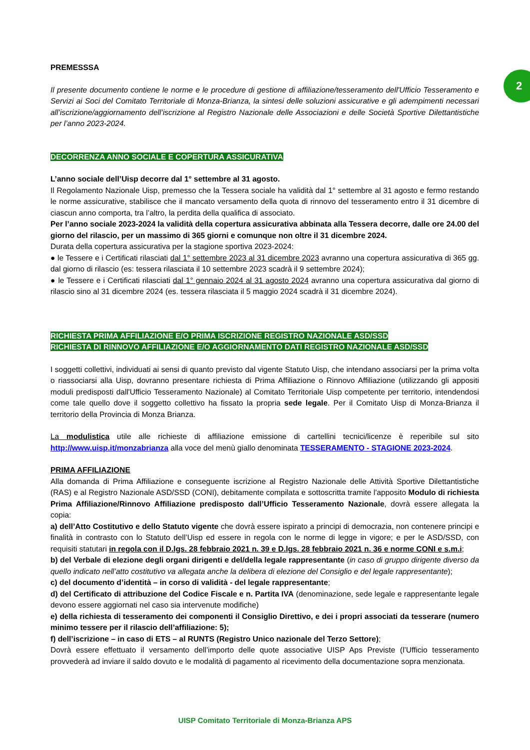2
PREMESSSA
Il presente documento contiene le norme e le procedure di gestione di affiliazione/tesseramento dell'Ufficio Tesseramento e Servizi ai Soci del Comitato Territoriale di Monza-Brianza, la sintesi delle soluzioni assicurative e gli adempimenti necessari all’iscrizione/aggiornamento dell’iscrizione al Registro Nazionale delle Associazioni e delle Società Sportive Dilettantistiche per l’anno 2023-2024.
DECORRENZA ANNO SOCIALE E COPERTURA ASSICURATIVA
L’anno sociale dell’Uisp decorre dal 1° settembre al 31 agosto.
Il Regolamento Nazionale Uisp, premesso che la Tessera sociale ha validità dal 1° settembre al 31 agosto e fermo restando le norme assicurative, stabilisce che il mancato versamento della quota di rinnovo del tesseramento entro il 31 dicembre di ciascun anno comporta, tra l’altro, la perdita della qualifica di associato.
Per l’anno sociale 2023-2024 la validità della copertura assicurativa abbinata alla Tessera decorre, dalle ore 24.00 del giorno del rilascio, per un massimo di 365 giorni e comunque non oltre il 31 dicembre 2024.
Durata della copertura assicurativa per la stagione sportiva 2023-2024:
● le Tessere e i Certificati rilasciati dal 1° settembre 2023 al 31 dicembre 2023 avranno una copertura assicurativa di 365 gg. dal giorno di rilascio (es: tessera rilasciata il 10 settembre 2023 scadrà il 9 settembre 2024);
● le Tessere e i Certificati rilasciati dal 1° gennaio 2024 al 31 agosto 2024 avranno una copertura assicurativa dal giorno di rilascio sino al 31 dicembre 2024 (es. tessera rilasciata il 5 maggio 2024 scadrà il 31 dicembre 2024).
RICHIESTA PRIMA AFFILIAZIONE E/O PRIMA ISCRIZIONE REGISTRO NAZIONALE ASD/SSD
RICHIESTA DI RINNOVO AFFILIAZIONE E/O AGGIORNAMENTO DATI REGISTRO NAZIONALE ASD/SSD
I soggetti collettivi, individuati ai sensi di quanto previsto dal vigente Statuto Uisp, che intendano associarsi per la prima volta o riassociarsi alla Uisp, dovranno presentare richiesta di Prima Affiliazione o Rinnovo Affiliazione (utilizzando gli appositi moduli predisposti dall'Ufficio Tesseramento Nazionale) al Comitato Territoriale Uisp competente per territorio, intendendosi come tale quello dove il soggetto collettivo ha fissato la propria sede legale. Per il Comitato Uisp di Monza-Brianza il territorio della Provincia di Monza Brianza.
La modulistica utile alle richieste di affiliazione emissione di cartellini tecnici/licenze è reperibile sul sito http://www.uisp.it/monzabrianza alla voce del menù giallo denominata TESSERAMENTO - STAGIONE 2023-2024.
PRIMA AFFILIAZIONE
Alla domanda di Prima Affiliazione e conseguente iscrizione al Registro Nazionale delle Attività Sportive Dilettantistiche (RAS) e al Registro Nazionale ASD/SSD (CONI), debitamente compilata e sottoscritta tramite l'apposito Modulo di richiesta Prima Affiliazione/Rinnovo Affiliazione predisposto dall’Ufficio Tesseramento Nazionale, dovrà essere allegata la copia:
a) dell’Atto Costitutivo e dello Statuto vigente che dovrà essere ispirato a principi di democrazia, non contenere principi e finalità in contrasto con lo Statuto dell’Uisp ed essere in regola con le norme di legge in vigore; e per le ASD/SSD, con requisiti statutari in regola con il D.lgs. 28 febbraio 2021 n. 39 e D.lgs. 28 febbraio 2021 n. 36 e norme CONI e s.m.i;
b) del Verbale di elezione degli organi dirigenti e del/della legale rappresentante (in caso di gruppo dirigente diverso da quello indicato nell’atto costitutivo va allegata anche la delibera di elezione del Consiglio e del legale rappresentante);
c) del documento d’identità – in corso di validità - del legale rappresentante;
d) del Certificato di attribuzione del Codice Fiscale e n. Partita IVA (denominazione, sede legale e rappresentante legale devono essere aggiornati nel caso sia intervenute modifiche)
e) della richiesta di tesseramento dei componenti il Consiglio Direttivo, e dei i propri associati da tesserare (numero minimo tessere per il rilascio dell’affiliazione: 5);
f) dell’iscrizione – in caso di ETS – al RUNTS (Registro Unico nazionale del Terzo Settore);
Dovrà essere effettuato il versamento dell’importo delle quote associative UISP Aps Previste (l’Ufficio tesseramento provvederà ad inviare il saldo dovuto e le modalità di pagamento al ricevimento della documentazione sopra menzionata.
UISP Comitato Territoriale di Monza-Brianza APS